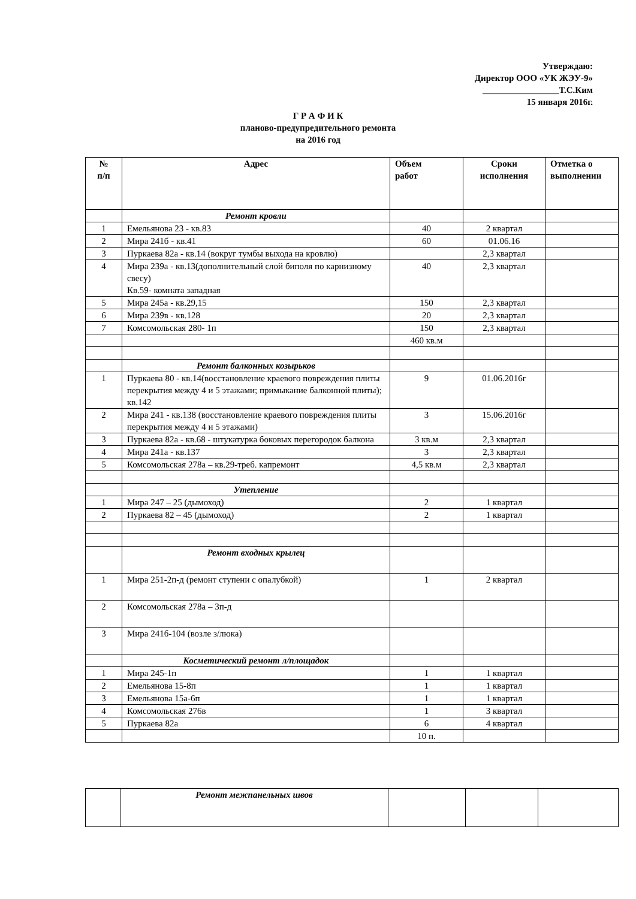Утверждаю:
Директор ООО «УК ЖЭУ-9»
_________________Т.С.Ким
15 января 2016г.
Г Р А Ф И К
планово-предупредительного ремонта
на 2016 год
| № п/п | Адрес | Объем работ | Сроки исполнения | Отметка о выполнении |
| --- | --- | --- | --- | --- |
| | Ремонт кровли | | | |
| 1 | Емельянова 23 - кв.83 | 40 | 2 квартал | |
| 2 | Мира 241б - кв.41 | 60 | 01.06.16 | |
| 3 | Пуркаева 82а - кв.14 (вокруг тумбы выхода на кровлю) | | 2,3 квартал | |
| 4 | Мира 239а - кв.13(дополнительный слой биполя по карнизному свесу) Кв.59- комната западная | 40 | 2,3 квартал | |
| 5 | Мира 245а - кв.29,15 | 150 | 2,3 квартал | |
| 6 | Мира 239в - кв.128 | 20 | 2,3 квартал | |
| 7 | Комсомольская 280- 1п | 150 | 2,3 квартал | |
| | | 460 кв.м | | |
| | Ремонт балконных козырьков | | | |
| 1 | Пуркаева 80 - кв.14(восстановление краевого повреждения плиты перекрытия между 4 и 5 этажами; примыкание балконной плиты); кв.142 | 9 | 01.06.2016г | |
| 2 | Мира 241 - кв.138 (восстановление краевого повреждения плиты перекрытия между 4 и 5 этажами) | 3 | 15.06.2016г | |
| 3 | Пуркаева 82а - кв.68 - штукатурка боковых перегородок балкона | 3 кв.м | 2,3 квартал | |
| 4 | Мира 241а - кв.137 | 3 | 2,3 квартал | |
| 5 | Комсомольская 278а – кв.29-треб. капремонт | 4,5 кв.м | 2,3 квартал | |
| | Утепление | | | |
| 1 | Мира 247 – 25 (дымоход) | 2 | 1 квартал | |
| 2 | Пуркаева 82 – 45 (дымоход) | 2 | 1 квартал | |
| | Ремонт входных крылец | | | |
| 1 | Мира 251-2п-д (ремонт ступени с опалубкой) | 1 | 2 квартал | |
| 2 | Комсомольская 278а – 3п-д | | | |
| 3 | Мира 241б-104 (возле з/люка) | | | |
| | Косметический ремонт л/площадок | | | |
| 1 | Мира 245-1п | 1 | 1 квартал | |
| 2 | Емельянова 15-8п | 1 | 1 квартал | |
| 3 | Емельянова 15а-6п | 1 | 1 квартал | |
| 4 | Комсомольская 276в | 1 | 3 квартал | |
| 5 | Пуркаева 82а | 6 | 4 квартал | |
| | | 10 п. | | |
| | Ремонт межпанельных швов | | | |